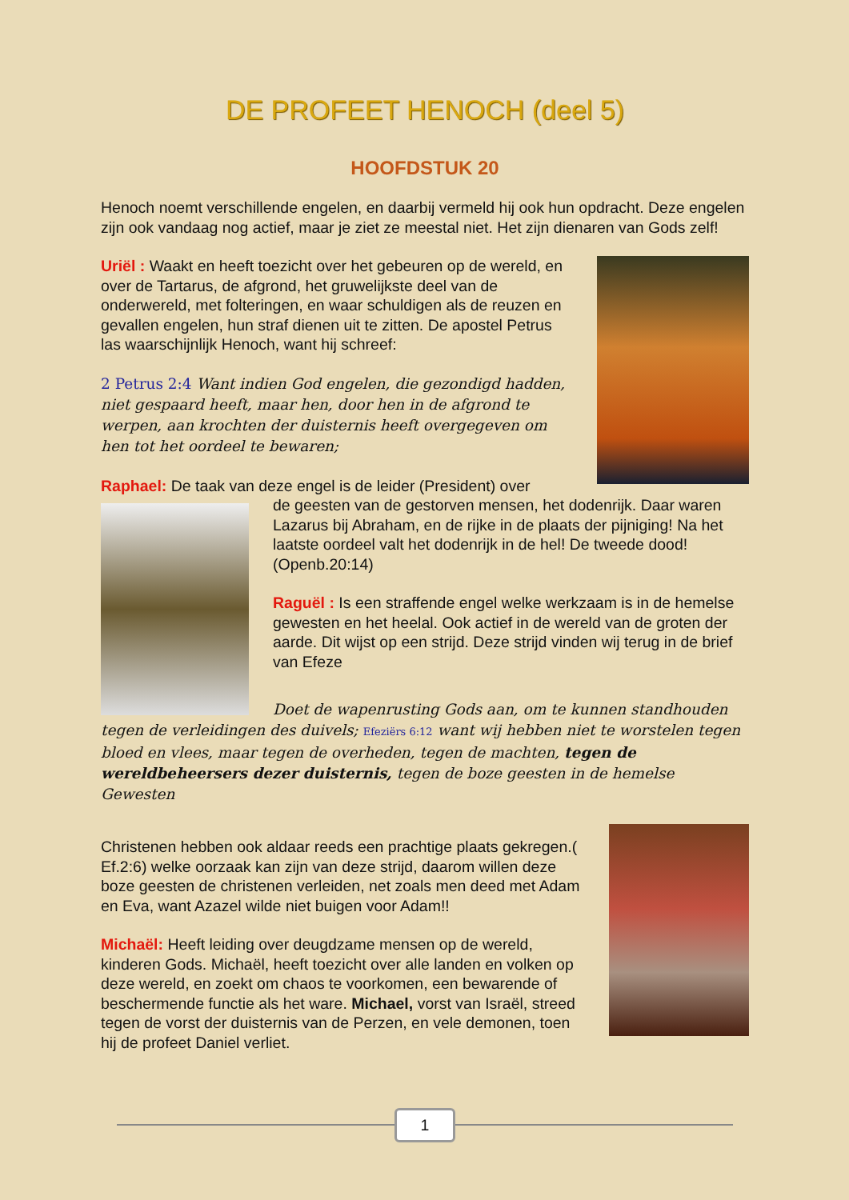DE PROFEET HENOCH (deel 5)
HOOFDSTUK 20
Henoch noemt verschillende engelen, en daarbij vermeld hij ook hun opdracht. Deze engelen zijn ook vandaag nog actief, maar je ziet ze meestal niet. Het zijn dienaren van Gods zelf!
Uriël : Waakt en heeft toezicht over het gebeuren op de wereld, en over de Tartarus, de afgrond, het gruwelijkste deel van de onderwereld, met folteringen, en waar schuldigen als de reuzen en gevallen engelen, hun straf dienen uit te zitten. De apostel Petrus las waarschijnlijk Henoch, want hij schreef:
2 Petrus 2:4 Want indien God engelen, die gezondigd hadden, niet gespaard heeft, maar hen, door hen in de afgrond te werpen, aan krochten der duisternis heeft overgegeven om hen tot het oordeel te bewaren;
Raphael: De taak van deze engel is de leider (President) over
de geesten van de gestorven mensen, het dodenrijk. Daar waren Lazarus bij Abraham, en de rijke in de plaats der pijniging! Na het laatste oordeel valt het dodenrijk in de hel! De tweede dood! (Openb.20:14)
Raguël : Is een straffende engel welke werkzaam is in de hemelse gewesten en het heelal. Ook actief in de wereld van de groten der aarde. Dit wijst op een strijd. Deze strijd vinden wij terug in de brief van Efeze
Doet de wapenrusting Gods aan, om te kunnen standhouden tegen de verleidingen des duivels; Efeziërs 6:12 want wij hebben niet te worstelen tegen bloed en vlees, maar tegen de overheden, tegen de machten, tegen de wereldbeheersers dezer duisternis, tegen de boze geesten in de hemelse Gewesten
Christenen hebben ook aldaar reeds een prachtige plaats gekregen.( Ef.2:6) welke oorzaak kan zijn van deze strijd, daarom willen deze boze geesten de christenen verleiden, net zoals men deed met Adam en Eva, want Azazel wilde niet buigen voor Adam!!
Michaël: Heeft leiding over deugdzame mensen op de wereld, kinderen Gods. Michaël, heeft toezicht over alle landen en volken op deze wereld, en zoekt om chaos te voorkomen, een bewarende of beschermende functie als het ware. Michael, vorst van Israël, streed tegen de vorst der duisternis van de Perzen, en vele demonen, toen hij de profeet Daniel verliet.
1